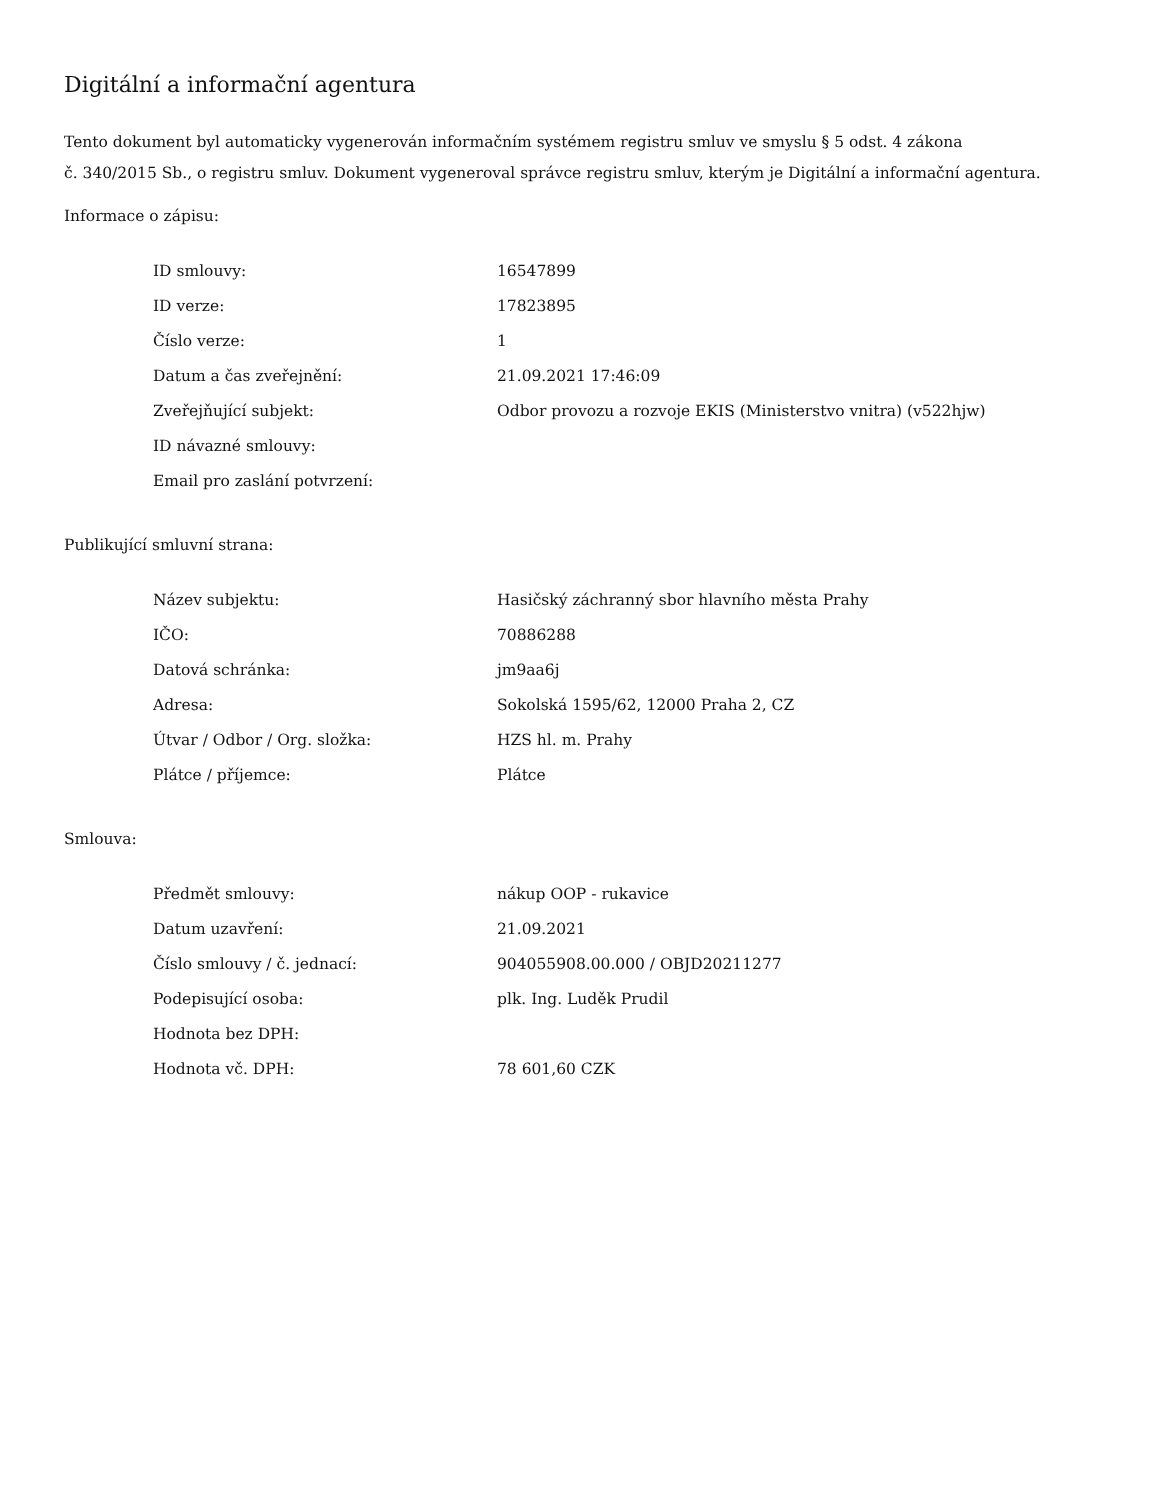Digitální a informační agentura
Tento dokument byl automaticky vygenerován informačním systémem registru smluv ve smyslu § 5 odst. 4 zákona
č. 340/2015 Sb., o registru smluv. Dokument vygeneroval správce registru smluv, kterým je Digitální a informační agentura.
Informace o zápisu:
| ID smlouvy: | 16547899 |
| ID verze: | 17823895 |
| Číslo verze: | 1 |
| Datum a čas zveřejnění: | 21.09.2021 17:46:09 |
| Zveřejňující subjekt: | Odbor provozu a rozvoje EKIS (Ministerstvo vnitra) (v522hjw) |
| ID návazné smlouvy: | |
| Email pro zaslání potvrzení: | |
Publikující smluvní strana:
| Název subjektu: | Hasičský záchranný sbor hlavního města Prahy |
| IČO: | 70886288 |
| Datová schránka: | jm9aa6j |
| Adresa: | Sokolská 1595/62, 12000 Praha 2, CZ |
| Útvar / Odbor / Org. složka: | HZS hl. m. Prahy |
| Plátce / příjemce: | Plátce |
Smlouva:
| Předmět smlouvy: | nákup OOP - rukavice |
| Datum uzavření: | 21.09.2021 |
| Číslo smlouvy / č. jednací: | 904055908.00.000 / OBJD20211277 |
| Podepisující osoba: | plk. Ing. Luděk Prudil |
| Hodnota bez DPH: | |
| Hodnota vč. DPH: | 78 601,60 CZK |